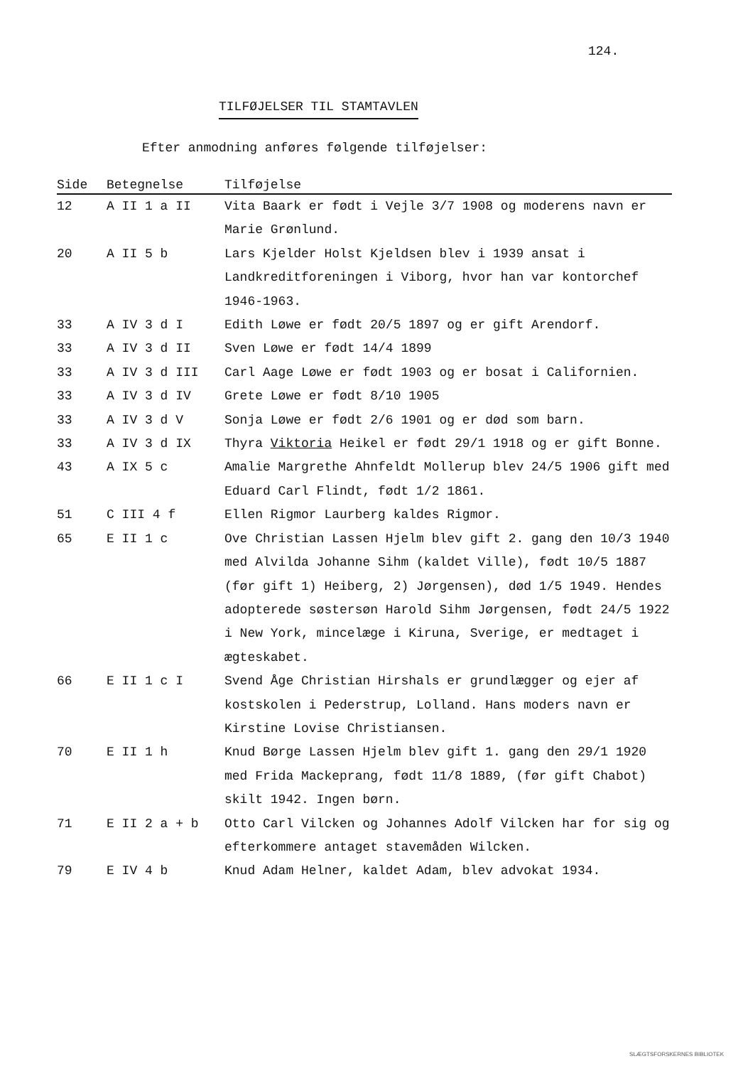124.
TILFØJELSER TIL STAMTAVLEN
Efter anmodning anføres følgende tilføjelser:
| Side | Betegnelse | Tilføjelse |
| --- | --- | --- |
| 12 | A II 1 a II | Vita Baark er født i Vejle 3/7 1908 og moderens navn er Marie Grønlund. |
| 20 | A II 5 b | Lars Kjelder Holst Kjeldsen blev i 1939 ansat i Landkreditforeningen i Viborg, hvor han var kontorchef 1946-1963. |
| 33 | A IV 3 d I | Edith Løwe er født 20/5 1897 og er gift Arendorf. |
| 33 | A IV 3 d II | Sven Løwe er født 14/4 1899 |
| 33 | A IV 3 d III | Carl Aage Løwe er født 1903 og er bosat i Californien. |
| 33 | A IV 3 d IV | Grete Løwe er født 8/10 1905 |
| 33 | A IV 3 d V | Sonja Løwe er født 2/6 1901 og er død som barn. |
| 33 | A IV 3 d IX | Thyra Viktoria Heikel er født 29/1 1918 og er gift Bonne. |
| 43 | A IX 5 c | Amalie Margrethe Ahnfeldt Mollerup blev 24/5 1906 gift med Eduard Carl Flindt, født 1/2 1861. |
| 51 | C III 4 f | Ellen Rigmor Laurberg kaldes Rigmor. |
| 65 | E II 1 c | Ove Christian Lassen Hjelm blev gift 2. gang den 10/3 1940 med Alvilda Johanne Sihm (kaldet Ville), født 10/5 1887 (før gift 1) Heiberg, 2) Jørgensen), død 1/5 1949. Hendes adopterede søstersøn Harold Sihm Jørgensen, født 24/5 1922 i New York, mincelæge i Kiruna, Sverige, er medtaget i ægteskabet. |
| 66 | E II 1 c I | Svend Åge Christian Hirshals er grundlægger og ejer af kostskolen i Pederstrup, Lolland. Hans moders navn er Kirstine Lovise Christiansen. |
| 70 | E II 1 h | Knud Børge Lassen Hjelm blev gift 1. gang den 29/1 1920 med Frida Mackeprang, født 11/8 1889, (før gift Chabot) skilt 1942. Ingen børn. |
| 71 | E II 2 a + b | Otto Carl Vilcken og Johannes Adolf Vilcken har for sig og efterkommere antaget stavemåden Wilcken. |
| 79 | E IV 4 b | Knud Adam Helner, kaldet Adam, blev advokat 1934. |
SLÆGTSFORSKERNES BIBLIOTEK